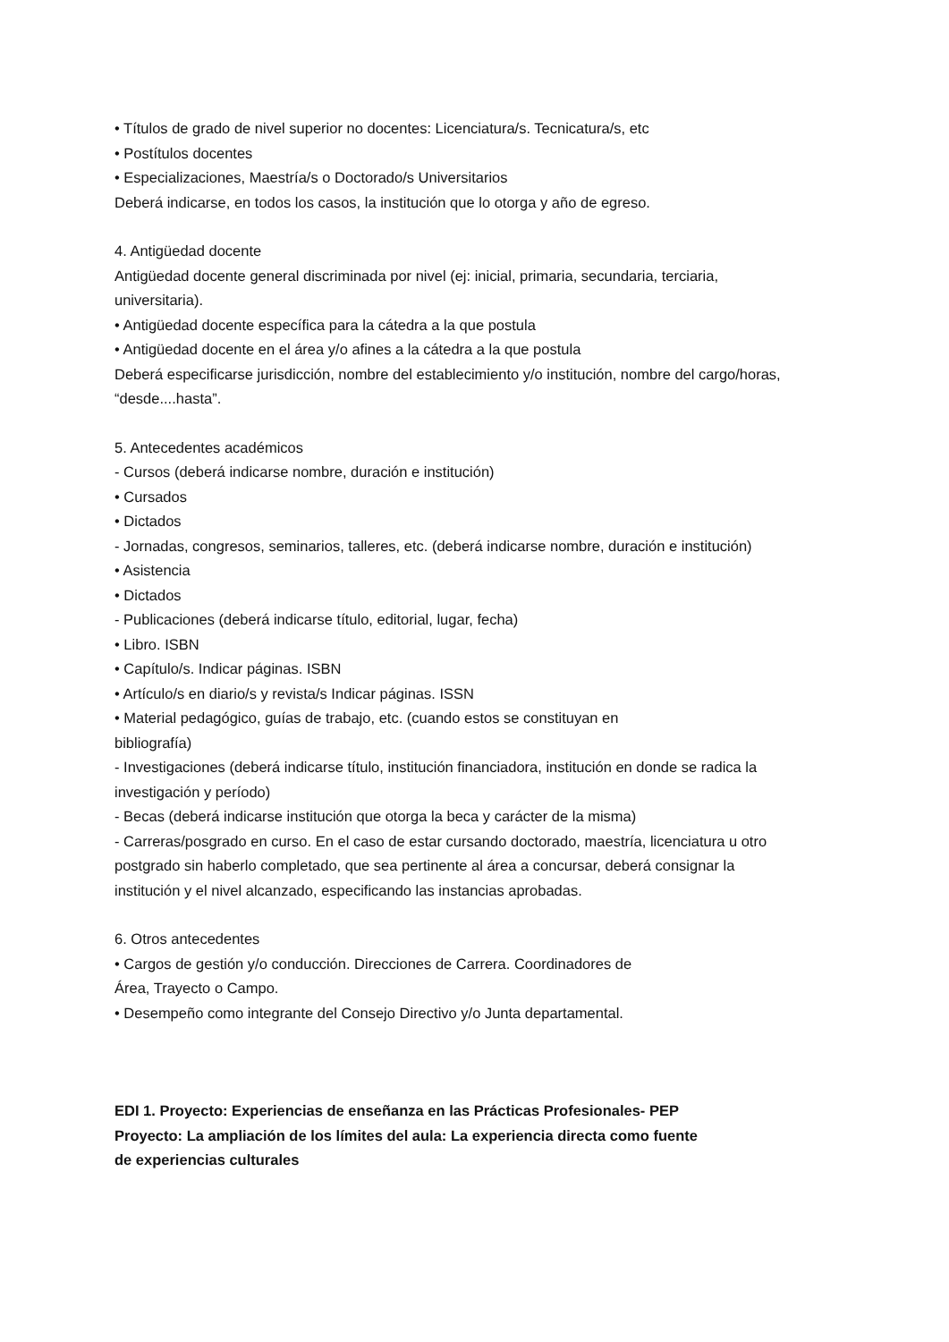• Títulos de grado de nivel superior no docentes: Licenciatura/s. Tecnicatura/s, etc
• Postítulos docentes
• Especializaciones, Maestría/s o Doctorado/s Universitarios
Deberá indicarse, en todos los casos, la institución que lo otorga y año de egreso.
4. Antigüedad docente
Antigüedad docente general discriminada por nivel (ej: inicial, primaria, secundaria, terciaria, universitaria).
• Antigüedad docente específica para la cátedra a la que postula
• Antigüedad docente en el área y/o afines a la cátedra a la que postula
Deberá especificarse jurisdicción, nombre del establecimiento y/o institución, nombre del cargo/horas, “desde....hasta”.
5. Antecedentes académicos
- Cursos (deberá indicarse nombre, duración e institución)
• Cursados
• Dictados
- Jornadas, congresos, seminarios, talleres, etc. (deberá indicarse nombre, duración e institución)
• Asistencia
• Dictados
- Publicaciones (deberá indicarse título, editorial, lugar, fecha)
• Libro. ISBN
• Capítulo/s. Indicar páginas. ISBN
• Artículo/s en diario/s y revista/s Indicar páginas. ISSN
• Material pedagógico, guías de trabajo, etc. (cuando estos se constituyan en
bibliografía)
- Investigaciones (deberá indicarse título, institución financiadora, institución en donde se radica la investigación y período)
- Becas (deberá indicarse institución que otorga la beca y carácter de la misma)
- Carreras/posgrado en curso. En el caso de estar cursando doctorado, maestría, licenciatura u otro postgrado sin haberlo completado, que sea pertinente al área a concursar, deberá consignar la institución y el nivel alcanzado, especificando las instancias aprobadas.
6. Otros antecedentes
• Cargos de gestión y/o conducción. Direcciones de Carrera. Coordinadores de
Área, Trayecto o Campo.
• Desempeño como integrante del Consejo Directivo y/o Junta departamental.
EDI 1. Proyecto: Experiencias de enseñanza en las Prácticas Profesionales- PEP
Proyecto: La ampliación de los límites del aula: La experiencia directa como fuente
de experiencias culturales